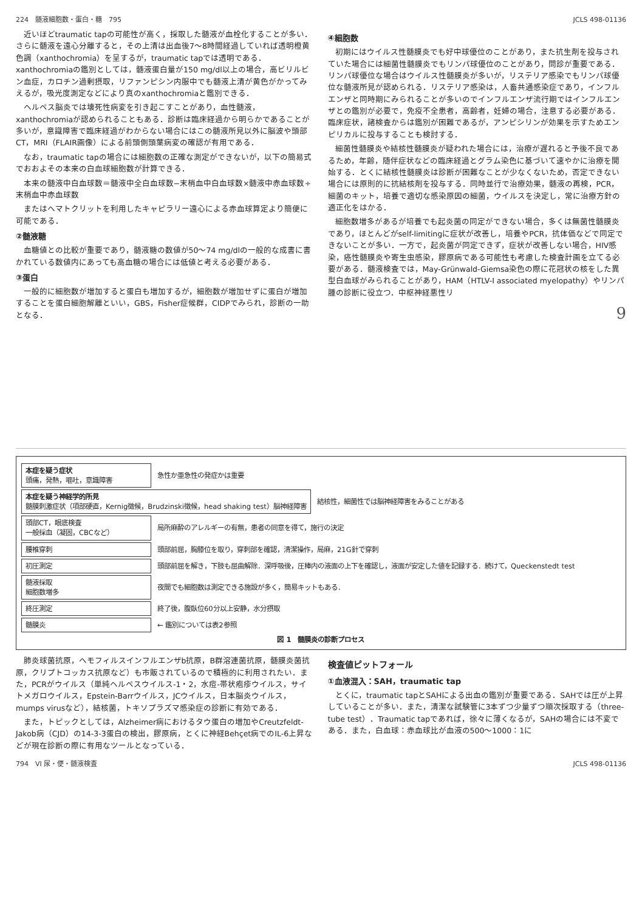224　髄液細胞数・蛋白・糖　795 JCLS 498-01136
近いほどtraumatic tapの可能性が高く，採取した髄液が血栓化することが多い．さらに髄液を遠心分離すると，その上清は出血後7〜8時間経過していれば透明橙黄色調（xanthochromia）を呈するが，traumatic tapでは透明である．xanthochromiaの鑑別としては，髄液蛋白量が150 mg/dl以上の場合，高ビリルビン血症，カロチン過剰摂取，リファンピシン内服中でも髄液上清が黄色がかってみえるが，吸光度測定などにより真のxanthochromiaと鑑別できる．
ヘルペス脳炎では壊死性病変を引き起こすことがあり，血性髄液，xanthochromiaが認められることもある．診断は臨床経過から明らかであることが多いが，意識障害で臨床経過がわからない場合にはこの髄液所見以外に脳波や頭部CT，MRI（FLAIR画像）による前頭側頭葉病変の確認が有用である．
なお，traumatic tapの場合には細胞数の正確な測定ができないが，以下の簡易式でおおよその本来の白血球細胞数が計算できる．
本来の髄液中白血球数＝髄液中全白血球数−末梢血中白血球数×髄液中赤血球数÷末梢血中赤血球数
またはヘマトクリットを利用したキャピラリー遠心による赤血球算定より簡便に可能である．
②髄液糖
血糖値との比較が重要であり，髄液糖の数値が50〜74 mg/dlの一般的な成書に書かれている数値内にあっても高血糖の場合には低値と考える必要がある．
③蛋白
一般的に細胞数が増加すると蛋白も増加するが，細胞数が増加せずに蛋白が増加することを蛋白細胞解離といい，GBS，Fisher症候群，CIDPでみられ，診断の一助となる．
④細胞数
初期にはウイルス性髄膜炎でも好中球優位のことがあり，また抗生剤を投与されていた場合には細菌性髄膜炎でもリンパ球優位のことがあり，問診が重要である．リンパ球優位な場合はウイルス性髄膜炎が多いが，リステリア感染でもリンパ球優位な髄液所見が認められる．リステリア感染は，人畜共通感染症であり，インフルエンザと同時期にみられることが多いのでインフルエンザ流行期ではインフルエンザとの鑑別が必要で，免疫不全患者，高齢者，妊婦の場合，注意する必要がある．臨床症状，諸検査からは鑑別が困難であるが，アンピシリンが効果を示すためエンピリカルに投与することも検討する．
細菌性髄膜炎や結核性髄膜炎が疑われた場合には，治療が遅れると予後不良であるため，年齢，随伴症状などの臨床経過とグラム染色に基づいて速やかに治療を開始する．とくに結核性髄膜炎は診断が困難なことが少なくないため，否定できない場合には原則的に抗結核剤を投与する．同時並行で治療効果，髄液の再検，PCR，細菌のキット，培養で適切な感染原因の細菌，ウイルスを決定し，常に治療方針の適正化をはかる．
細胞数増多があるが培養でも起炎菌の同定ができない場合，多くは無菌性髄膜炎であり，ほとんどがself-limitingに症状が改善し，培養やPCR，抗体価などで同定できないことが多い．一方で，起炎菌が同定できず，症状が改善しない場合，HIV感染，癌性髄膜炎や寄生虫感染，膠原病である可能性も考慮した検査計画を立てる必要がある．髄液検査では，May-Grünwald-Giemsa染色の際に花冠状の核をした異型白血球がみられることがあり，HAM（HTLV-I associated myelopathy）やリンパ腫の診断に役立つ．中枢神経悪性リ
9
本症を疑う症状
頭痛，発熱，嘔吐，意識障害
急性か亜急性の発症かは重要
本症を疑う神経学的所見
髄膜刺激症状（項部硬直，Kernig徴候，Brudzinski徴候，head shaking test）脳神経障害
結核性，細菌性では脳神経障害をみることがある
頭部CT，眼底検査
一般採血（凝固，CBCなど）
局所麻酔のアレルギーの有無，患者の同意を得て，施行の決定
腰椎穿刺
頭部前屈，胸膝位を取り，穿刺部を確認，清潔操作，局麻，21G針で穿刺
初圧測定
頭部前屈を解き，下肢も屈曲解除．深呼吸後，圧棒内の液面の上下を確認し，液面が安定した値を記録する．続けて，Queckenstedt test
髄液採取
細胞数増多
夜間でも細胞数は測定できる施設が多く，簡易キットもある．
終圧測定
終了後，腹臥位60分以上安静，水分摂取
髄膜炎
← 鑑別については表2参照
図 1　髄膜炎の診断プロセス
肺炎球菌抗原，ヘモフィルスインフルエンザb抗原，B群溶連菌抗原，髄膜炎菌抗原，クリプトコッカス抗原など）も市販されているので積極的に利用されたい．また，PCRがウイルス（単純ヘルペスウイルス-1・2，水痘-帯状疱疹ウイルス，サイトメガロウイルス，Epstein-Barrウイルス，JCウイルス，日本脳炎ウイルス，mumps virusなど），結核菌，トキソプラズマ感染症の診断に有効である．
また，トピックとしては，Alzheimer病におけるタウ蛋白の増加やCreutzfeldt-Jakob病（CJD）の14-3-3蛋白の検出，膠原病，とくに神経Behçet病でのIL-6上昇などが現在診断の際に有用なツールとなっている．
検査値ピットフォール
①血液混入：SAH，traumatic tap
とくに，traumatic tapとSAHによる出血の鑑別が重要である．SAHでは圧が上昇していることが多い．また，清潔な試験管に3本ずつ少量ずつ順次採取する（three-tube test）．Traumatic tapであれば，徐々に薄くなるが，SAHの場合には不変である．また，白血球：赤血球比が血液の500〜1000：1に
794　VI 尿・便・髄液検査 JCLS 498-01136